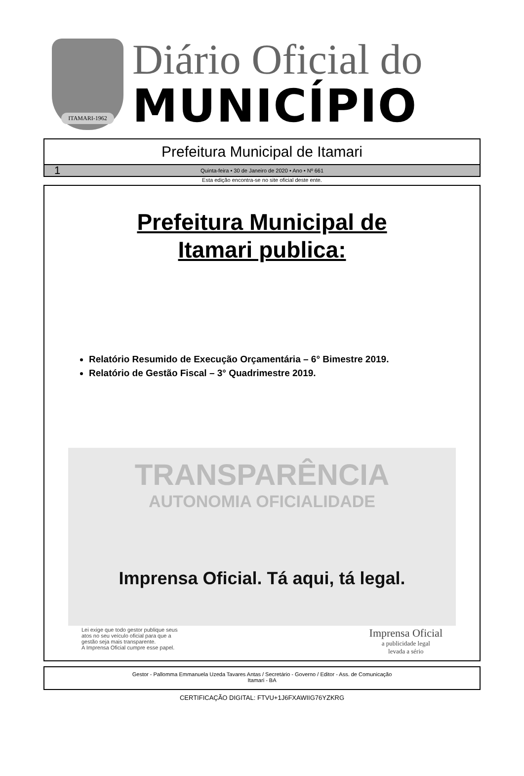ITAMARI-1962
Diário Oficial do
MUNICÍPIO
Prefeitura Municipal de Itamari
1 Quinta-feira • 30 de Janeiro de 2020 • Ano • Nº 661
Esta edição encontra-se no site oficial deste ente.
Prefeitura Municipal de
Itamari publica:
Relatório Resumido de Execução Orçamentária – 6° Bimestre 2019.
Relatório de Gestão Fiscal – 3° Quadrimestre 2019.
TRANSPARÊNCIA
AUTONOMIA OFICIALIDADE
Imprensa Oficial. Tá aqui, tá legal.
Lei exige que todo gestor publique seus
atos no seu veículo oficial para que a
gestão seja mais transparente.
A Imprensa Oficial cumpre esse papel.
Imprensa Oficial
a publicidade legal
levada a sério
Gestor - Pallomma Emmanuela Uzeda Tavares Antas / Secretário - Governo / Editor - Ass. de Comunicação
Itamari - BA
CERTIFICAÇÃO DIGITAL: FTVU+1J6FXAWIIG76YZKRG